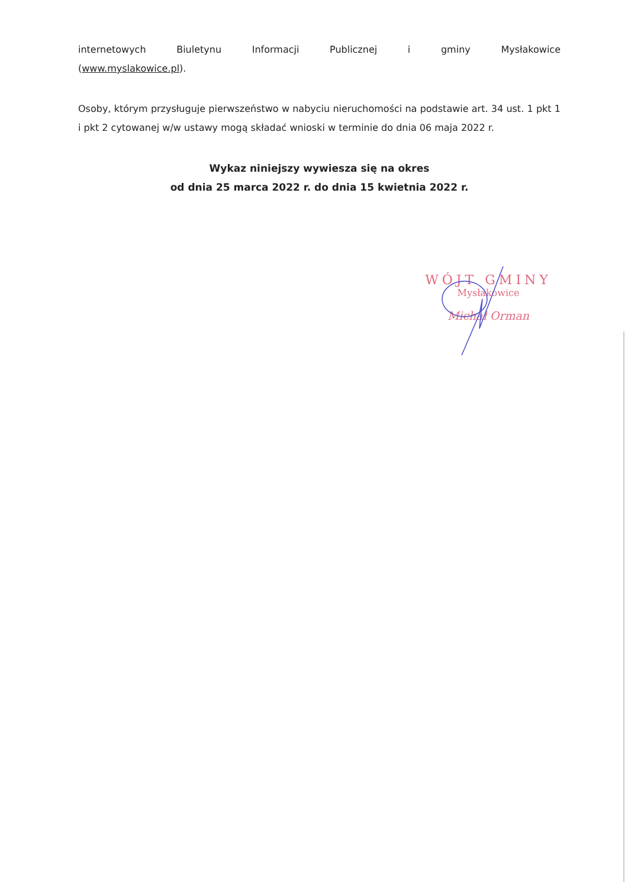internetowych Biuletynu Informacji Publicznej i gminy Mysłakowice
(www.myslakowice.pl).
Osoby, którym przysługuje pierwszeństwo w nabyciu nieruchomości na podstawie art. 34 ust. 1 pkt 1 i pkt 2 cytowanej w/w ustawy mogą składać wnioski w terminie do dnia 06 maja 2022 r.
Wykaz niniejszy wywiesza się na okres
od dnia 25 marca 2022 r. do dnia 15 kwietnia 2022 r.
WÓJT GMINY
Mysłakowice
Michał Orman